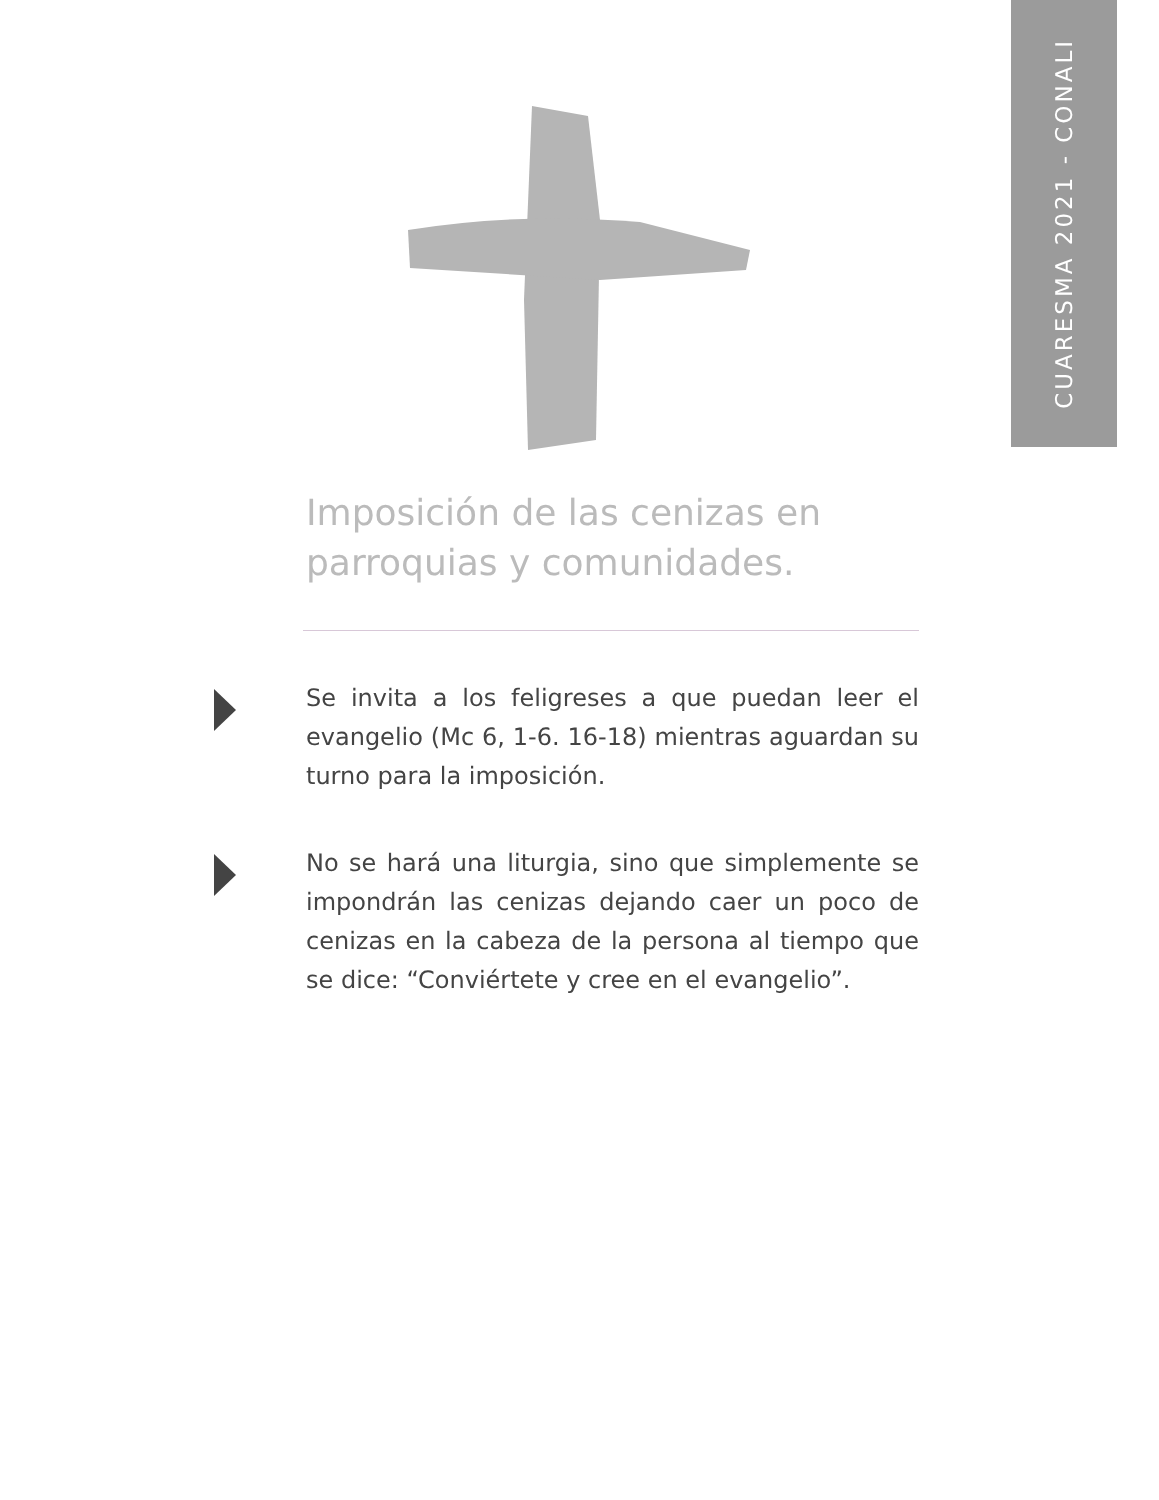CUARESMA 2021 - CONALI
Imposición de las cenizas en parroquias y comunidades.
Se invita a los feligreses a que puedan leer el evangelio (Mc 6, 1-6. 16-18) mientras aguardan su turno para la imposición.
No se hará una liturgia, sino que simplemente se impondrán las cenizas dejando caer un poco de cenizas en la cabeza de la persona al tiempo que se dice: “Conviértete y cree en el evangelio”.